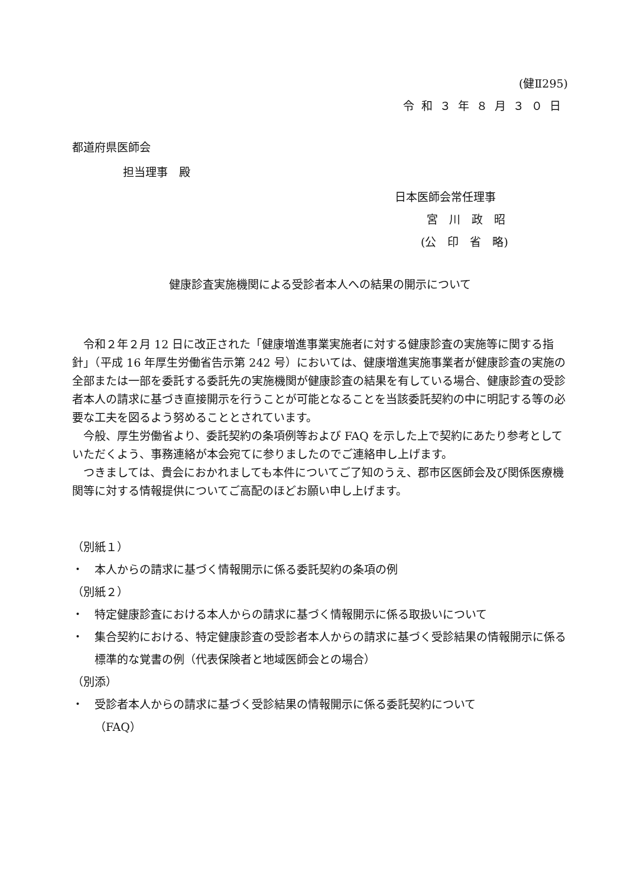(健Ⅱ295)
令和３年８月３０日
都道府県医師会
担当理事　殿
日本医師会常任理事
宮　川　政　昭
(公　印　省　略)
健康診査実施機関による受診者本人への結果の開示について
令和２年２月 12 日に改正された「健康増進事業実施者に対する健康診査の実施等に関する指針」（平成 16 年厚生労働省告示第 242 号）においては、健康増進実施事業者が健康診査の実施の全部または一部を委託する委託先の実施機関が健康診査の結果を有している場合、健康診査の受診者本人の請求に基づき直接開示を行うことが可能となることを当該委託契約の中に明記する等の必要な工夫を図るよう努めることとされています。
今般、厚生労働省より、委託契約の条項例等および FAQ を示した上で契約にあたり参考としていただくよう、事務連絡が本会宛てに参りましたのでご連絡申し上げます。
つきましては、貴会におかれましても本件についてご了知のうえ、郡市区医師会及び関係医療機関等に対する情報提供についてご高配のほどお願い申し上げます。
（別紙１）
・ 本人からの請求に基づく情報開示に係る委託契約の条項の例
（別紙２）
・ 特定健康診査における本人からの請求に基づく情報開示に係る取扱いについて
・ 集合契約における、特定健康診査の受診者本人からの請求に基づく受診結果の情報開示に係る標準的な覚書の例（代表保険者と地域医師会との場合）
（別添）
・ 受診者本人からの請求に基づく受診結果の情報開示に係る委託契約について
（FAQ）